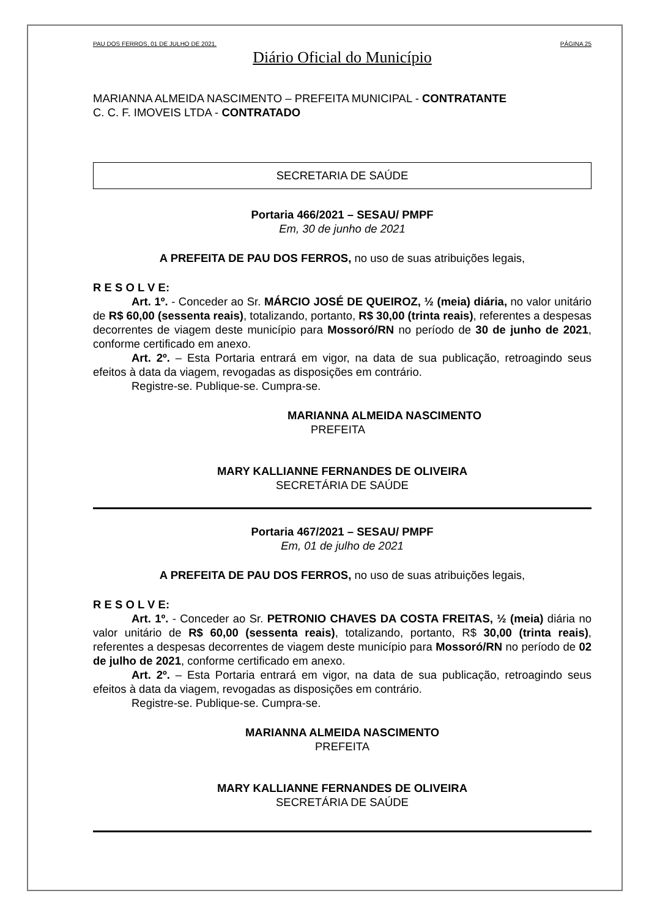PAU DOS FERROS, 01 DE JULHO DE 2021. PÁGINA 25
Diário Oficial do Município
MARIANNA ALMEIDA NASCIMENTO – PREFEITA MUNICIPAL - CONTRATANTE
C. C. F. IMOVEIS LTDA - CONTRATADO
SECRETARIA DE SAÚDE
Portaria 466/2021 – SESAU/ PMPF
Em, 30 de junho de 2021
A PREFEITA DE PAU DOS FERROS, no uso de suas atribuições legais,
R E S O L V E:
Art. 1º. - Conceder ao Sr. MÁRCIO JOSÉ DE QUEIROZ, ½ (meia) diária, no valor unitário de R$ 60,00 (sessenta reais), totalizando, portanto, R$ 30,00 (trinta reais), referentes a despesas decorrentes de viagem deste município para Mossoró/RN no período de 30 de junho de 2021, conforme certificado em anexo.
Art. 2º. – Esta Portaria entrará em vigor, na data de sua publicação, retroagindo seus efeitos à data da viagem, revogadas as disposições em contrário.
Registre-se. Publique-se. Cumpra-se.
MARIANNA ALMEIDA NASCIMENTO
PREFEITA
MARY KALLIANNE FERNANDES DE OLIVEIRA
SECRETÁRIA DE SAÚDE
Portaria 467/2021 – SESAU/ PMPF
Em, 01 de julho de 2021
A PREFEITA DE PAU DOS FERROS, no uso de suas atribuições legais,
R E S O L V E:
Art. 1º. - Conceder ao Sr. PETRONIO CHAVES DA COSTA FREITAS, ½ (meia) diária no valor unitário de R$ 60,00 (sessenta reais), totalizando, portanto, R$ 30,00 (trinta reais), referentes a despesas decorrentes de viagem deste município para Mossoró/RN no período de 02 de julho de 2021, conforme certificado em anexo.
Art. 2º. – Esta Portaria entrará em vigor, na data de sua publicação, retroagindo seus efeitos à data da viagem, revogadas as disposições em contrário.
Registre-se. Publique-se. Cumpra-se.
MARIANNA ALMEIDA NASCIMENTO
PREFEITA
MARY KALLIANNE FERNANDES DE OLIVEIRA
SECRETÁRIA DE SAÚDE